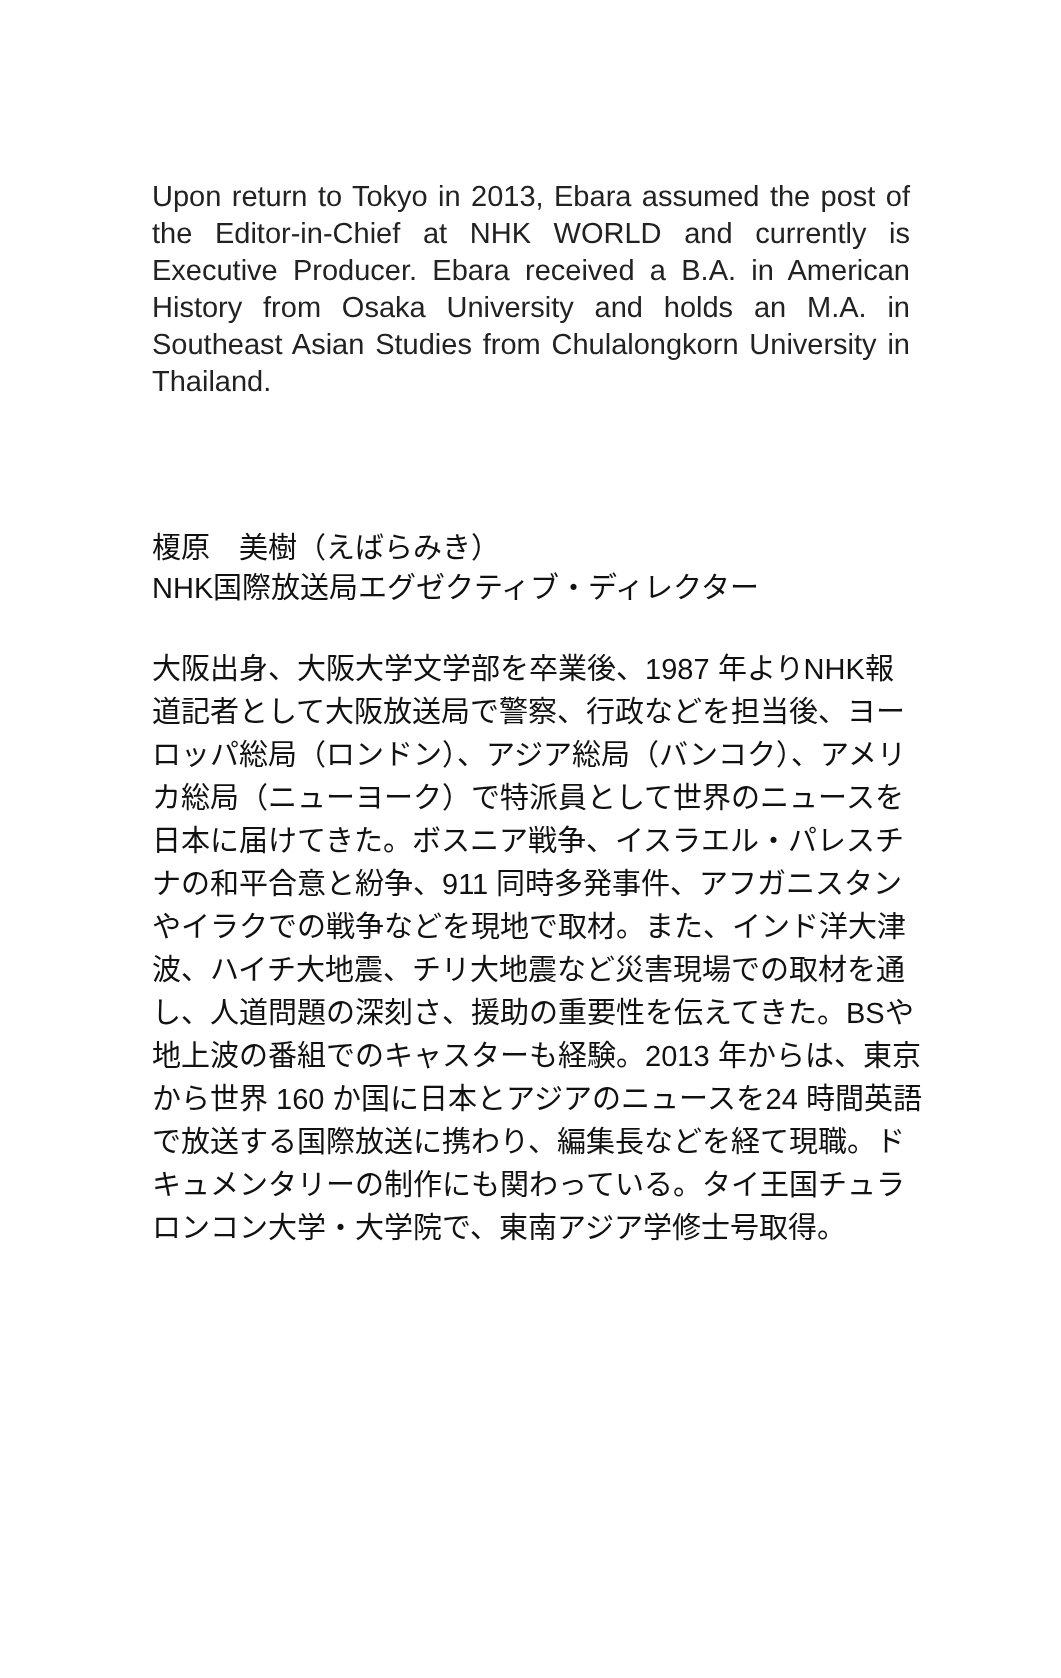Upon return to Tokyo in 2013, Ebara assumed the post of the Editor-in-Chief at NHK WORLD and currently is Executive Producer. Ebara received a B.A. in American History from Osaka University and holds an M.A. in Southeast Asian Studies from Chulalongkorn University in Thailand.
榎原　美樹（えばらみき）
NHK国際放送局エグゼクティブ・ディレクター
大阪出身、大阪大学文学部を卒業後、1987 年よりNHK報道記者として大阪放送局で警察、行政などを担当後、ヨーロッパ総局（ロンドン）、アジア総局（バンコク）、アメリカ総局（ニューヨーク）で特派員として世界のニュースを日本に届けてきた。ボスニア戦争、イスラエル・パレスチナの和平合意と紛争、911 同時多発事件、アフガニスタンやイラクでの戦争などを現地で取材。また、インド洋大津波、ハイチ大地震、チリ大地震など災害現場での取材を通し、人道問題の深刻さ、援助の重要性を伝えてきた。BSや地上波の番組でのキャスターも経験。2013 年からは、東京から世界 160 か国に日本とアジアのニュースを24 時間英語で放送する国際放送に携わり、編集長などを経て現職。ドキュメンタリーの制作にも関わっている。タイ王国チュラロンコン大学・大学院で、東南アジア学修士号取得。